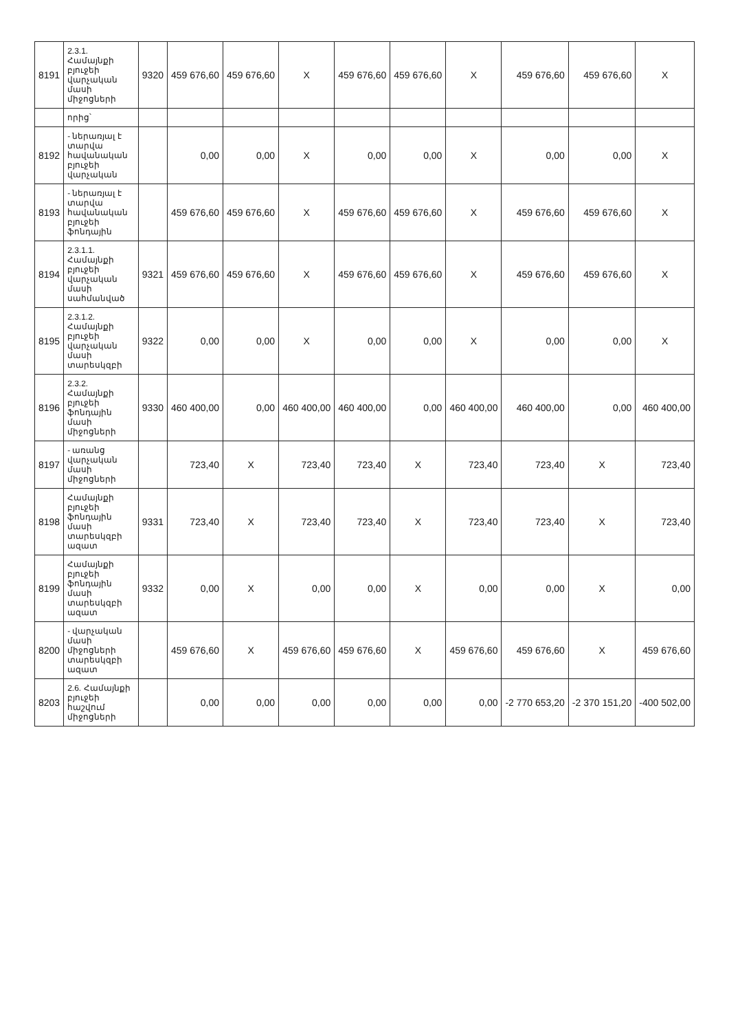| 8191 | 2.3.1. Համայնքի բյուջեի վարչական մասի միջոցների | 9320 | 459 676,60 | 459 676,60 | X | 459 676,60 | 459 676,60 | X | 459 676,60 | 459 676,60 | X |
| | որից՝ | | | | | | | | | | |
| 8192 | - ներառյալ է տարվա հավանական բյուջեի վարչական | | 0,00 | 0,00 | X | 0,00 | 0,00 | X | 0,00 | 0,00 | X |
| 8193 | - ներառյալ է տարվա հավանական բյուջեի ֆոնդային | | 459 676,60 | 459 676,60 | X | 459 676,60 | 459 676,60 | X | 459 676,60 | 459 676,60 | X |
| 8194 | 2.3.1.1. Համայնքի բյուջեի վարչական մասի սահմանված | 9321 | 459 676,60 | 459 676,60 | X | 459 676,60 | 459 676,60 | X | 459 676,60 | 459 676,60 | X |
| 8195 | 2.3.1.2. Համայնքի բյուջեի վարչական մասի տարեսկզբի | 9322 | 0,00 | 0,00 | X | 0,00 | 0,00 | X | 0,00 | 0,00 | X |
| 8196 | 2.3.2. Համայնքի բյուջեի ֆոնդային մասի միջոցների | 9330 | 460 400,00 | 0,00 | 460 400,00 | 460 400,00 | 0,00 | 460 400,00 | 460 400,00 | 0,00 | 460 400,00 |
| 8197 | - առանց վարչական մասի միջոցների | | 723,40 | X | 723,40 | 723,40 | X | 723,40 | 723,40 | X | 723,40 |
| 8198 | Համայնքի բյուջեի ֆոնդային մասի տարեսկզբի ազատ | 9331 | 723,40 | X | 723,40 | 723,40 | X | 723,40 | 723,40 | X | 723,40 |
| 8199 | Համայնքի բյուջեի ֆոնդային մասի տարեսկզբի ազատ | 9332 | 0,00 | X | 0,00 | 0,00 | X | 0,00 | 0,00 | X | 0,00 |
| 8200 | - վարչական մասի միջոցների տարեսկզբի ազատ | | 459 676,60 | X | 459 676,60 | 459 676,60 | X | 459 676,60 | 459 676,60 | X | 459 676,60 |
| 8203 | 2.6. Համայնքի բյուջեի հաշվում միջոցների | | 0,00 | 0,00 | 0,00 | 0,00 | 0,00 | 0,00 | -2 770 653,20 | -2 370 151,20 | -400 502,00 |